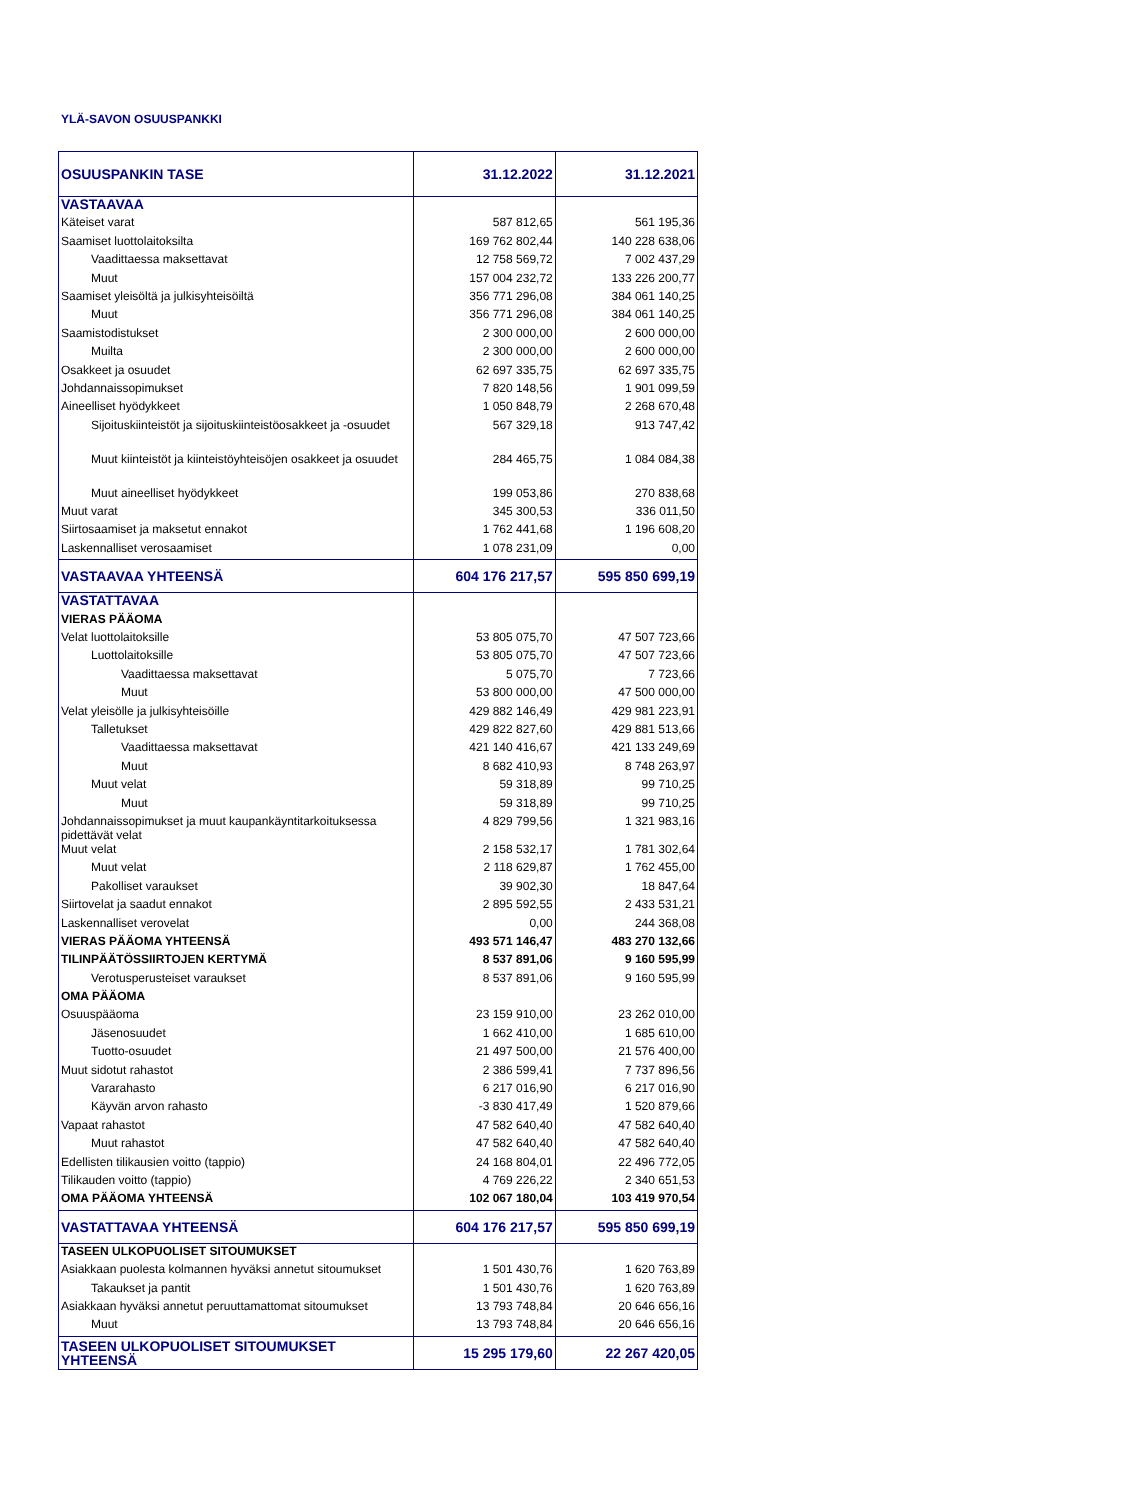YLÄ-SAVON OSUUSPANKKI
| OSUUSPANKIN TASE | 31.12.2022 | 31.12.2021 |
| VASTAAVAA | | |
| Käteiset varat | 587 812,65 | 561 195,36 |
| Saamiset luottolaitoksilta | 169 762 802,44 | 140 228 638,06 |
| Vaadittaessa maksettavat | 12 758 569,72 | 7 002 437,29 |
| Muut | 157 004 232,72 | 133 226 200,77 |
| Saamiset yleisöltä ja julkisyhteisöiltä | 356 771 296,08 | 384 061 140,25 |
| Muut | 356 771 296,08 | 384 061 140,25 |
| Saamistodistukset | 2 300 000,00 | 2 600 000,00 |
| Muilta | 2 300 000,00 | 2 600 000,00 |
| Osakkeet ja osuudet | 62 697 335,75 | 62 697 335,75 |
| Johdannaissopimukset | 7 820 148,56 | 1 901 099,59 |
| Aineelliset hyödykkeet | 1 050 848,79 | 2 268 670,48 |
| Sijoituskiinteistöt ja sijoituskiinteistöosakkeet ja -osuudet | 567 329,18 | 913 747,42 |
| Muut kiinteistöt ja kiinteistöyhteisöjen osakkeet ja osuudet | 284 465,75 | 1 084 084,38 |
| Muut aineelliset hyödykkeet | 199 053,86 | 270 838,68 |
| Muut varat | 345 300,53 | 336 011,50 |
| Siirtosaamiset ja maksetut ennakot | 1 762 441,68 | 1 196 608,20 |
| Laskennalliset verosaamiset | 1 078 231,09 | 0,00 |
| VASTAAVAA YHTEENSÄ | 604 176 217,57 | 595 850 699,19 |
| VASTATTAVAA | | |
| VIERAS PÄÄOMA | | |
| Velat luottolaitoksille | 53 805 075,70 | 47 507 723,66 |
| Luottolaitoksille | 53 805 075,70 | 47 507 723,66 |
| Vaadittaessa maksettavat | 5 075,70 | 7 723,66 |
| Muut | 53 800 000,00 | 47 500 000,00 |
| Velat yleisölle ja julkisyhteisöille | 429 882 146,49 | 429 981 223,91 |
| Talletukset | 429 822 827,60 | 429 881 513,66 |
| Vaadittaessa maksettavat | 421 140 416,67 | 421 133 249,69 |
| Muut | 8 682 410,93 | 8 748 263,97 |
| Muut velat | 59 318,89 | 99 710,25 |
| Muut | 59 318,89 | 99 710,25 |
| Johdannaissopimukset ja muut kaupankäyntitarkoituksessa pidettävät velat | 4 829 799,56 | 1 321 983,16 |
| Muut velat | 2 158 532,17 | 1 781 302,64 |
| Muut velat | 2 118 629,87 | 1 762 455,00 |
| Pakolliset varaukset | 39 902,30 | 18 847,64 |
| Siirtovelat ja saadut ennakot | 2 895 592,55 | 2 433 531,21 |
| Laskennalliset verovelat | 0,00 | 244 368,08 |
| VIERAS PÄÄOMA YHTEENSÄ | 493 571 146,47 | 483 270 132,66 |
| TILINPÄÄTÖSSIIRTOJEN KERTYMÄ | 8 537 891,06 | 9 160 595,99 |
| Verotusperusteiset varaukset | 8 537 891,06 | 9 160 595,99 |
| OMA PÄÄOMA | | |
| Osuuspääoma | 23 159 910,00 | 23 262 010,00 |
| Jäsenosuudet | 1 662 410,00 | 1 685 610,00 |
| Tuotto-osuudet | 21 497 500,00 | 21 576 400,00 |
| Muut sidotut rahastot | 2 386 599,41 | 7 737 896,56 |
| Vararahasto | 6 217 016,90 | 6 217 016,90 |
| Käyvän arvon rahasto | -3 830 417,49 | 1 520 879,66 |
| Vapaat rahastot | 47 582 640,40 | 47 582 640,40 |
| Muut rahastot | 47 582 640,40 | 47 582 640,40 |
| Edellisten tilikausien voitto (tappio) | 24 168 804,01 | 22 496 772,05 |
| Tilikauden voitto (tappio) | 4 769 226,22 | 2 340 651,53 |
| OMA PÄÄOMA YHTEENSÄ | 102 067 180,04 | 103 419 970,54 |
| VASTATTAVAA YHTEENSÄ | 604 176 217,57 | 595 850 699,19 |
| TASEEN ULKOPUOLISET SITOUMUKSET | | |
| Asiakkaan puolesta kolmannen hyväksi annetut sitoumukset | 1 501 430,76 | 1 620 763,89 |
| Takaukset ja pantit | 1 501 430,76 | 1 620 763,89 |
| Asiakkaan hyväksi annetut peruuttamattomat sitoumukset | 13 793 748,84 | 20 646 656,16 |
| Muut | 13 793 748,84 | 20 646 656,16 |
| TASEEN ULKOPUOLISET SITOUMUKSET YHTEENSÄ | 15 295 179,60 | 22 267 420,05 |